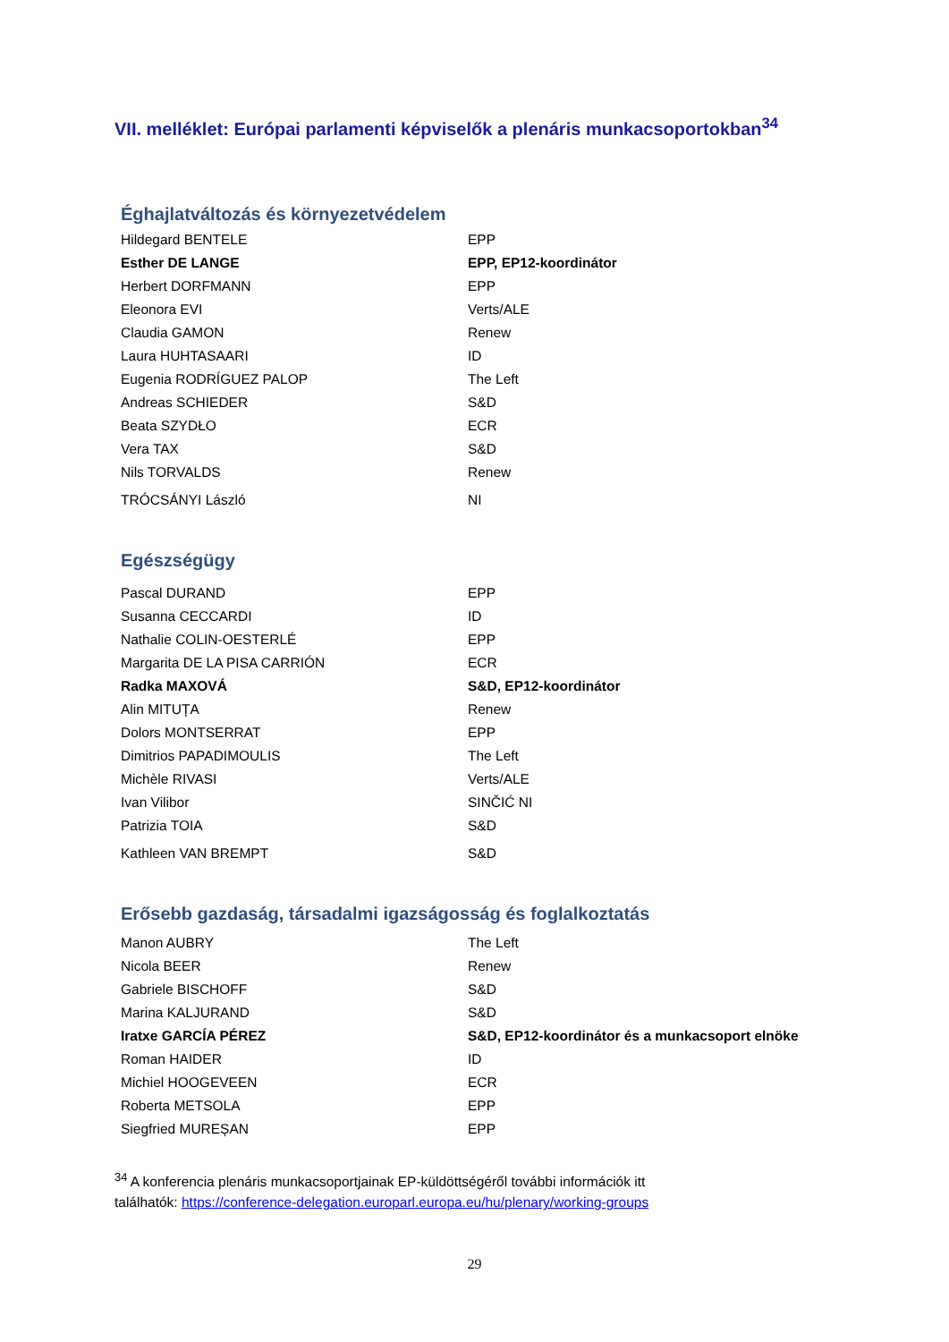VII. melléklet: Európai parlamenti képviselők a plenáris munkacsoportokban<sup>34</sup>
Éghajlatváltozás és környezetvédelem
| Hildegard BENTELE | EPP |
| Esther DE LANGE | EPP, EP12-koordinátor |
| Herbert DORFMANN | EPP |
| Eleonora EVI | Verts/ALE |
| Claudia GAMON | Renew |
| Laura HUHTASAARI | ID |
| Eugenia RODRÍGUEZ PALOP | The Left |
| Andreas SCHIEDER | S&D |
| Beata SZYDŁO | ECR |
| Vera TAX | S&D |
| Nils TORVALDS | Renew |
| TRÓCSÁNYI László | NI |
Egészségügy
| Pascal DURAND | EPP |
| Susanna CECCARDI | ID |
| Nathalie COLIN-OESTERLÉ | EPP |
| Margarita DE LA PISA CARRIÓN | ECR |
| Radka MAXOVÁ | S&D, EP12-koordinátor |
| Alin MITUȚA | Renew |
| Dolors MONTSERRAT | EPP |
| Dimitrios PAPADIMOULIS | The Left |
| Michèle RIVASI | Verts/ALE |
| Ivan Vilibor | SINČIĆ NI |
| Patrizia TOIA | S&D |
| Kathleen VAN BREMPT | S&D |
Erősebb gazdaság, társadalmi igazságosság és foglalkoztatás
| Manon AUBRY | The Left |
| Nicola BEER | Renew |
| Gabriele BISCHOFF | S&D |
| Marina KALJURAND | S&D |
| Iratxe GARCÍA PÉREZ | S&D, EP12-koordinátor és a munkacsoport elnöke |
| Roman HAIDER | ID |
| Michiel HOOGEVEEN | ECR |
| Roberta METSOLA | EPP |
| Siegfried MUREȘAN | EPP |
<sup>34</sup> A konferencia plenáris munkacsoportjainak EP-küldöttségéről további információk itt találhatók: https://conference-delegation.europarl.europa.eu/hu/plenary/working-groups
29